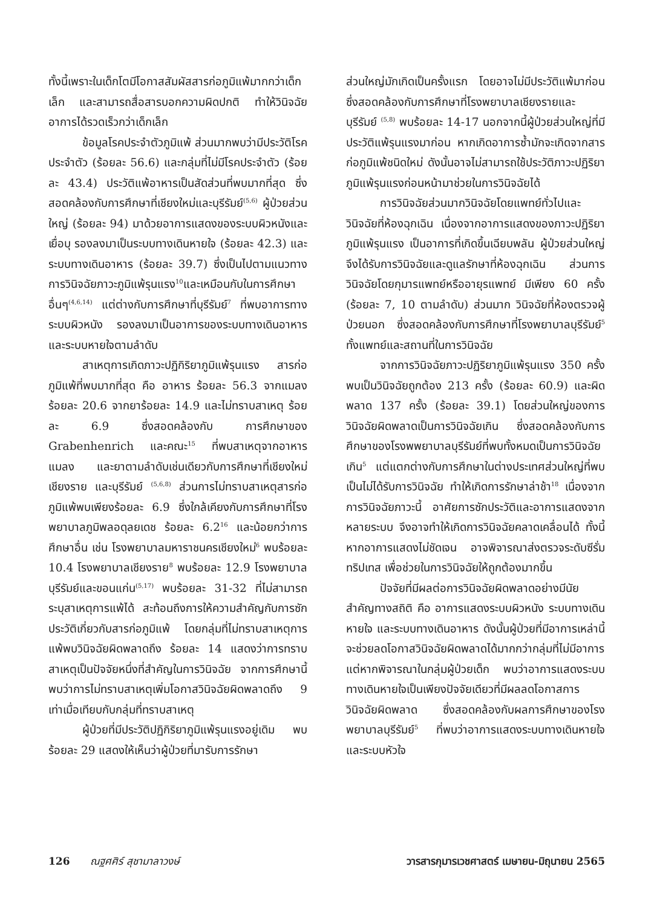ทั้งนี้เพราะในเด็กโตมีโอกาสสัมผัสสารก่อภูมิแพ้มากกว่าเด็กเล็ก และสามารถสื่อสารบอกความผิดปกติ ทำให้วินิจฉัยอาการได้รวดเร็วกว่าเด็กเล็ก
ข้อมูลโรคประจำตัวภูมิแพ้ ส่วนมากพบว่ามีประวัติโรคประจำตัว (ร้อยละ 56.6) และกลุ่มที่ไม่มีโรคประจำตัว (ร้อยละ 43.4) ประวัติแพ้อาหารเป็นสัดส่วนที่พบมากที่สุด ซึ่งสอดคล้องกับการศึกษาที่เชียงใหม่และบุรีรัมย์<sup>(5,6)</sup> ผู้ป่วยส่วนใหญ่ (ร้อยละ 94) มาด้วยอาการแสดงของระบบผิวหนังและเยื่อบุ รองลงมาเป็นระบบทางเดินหายใจ (ร้อยละ 42.3) และระบบทางเดินอาหาร (ร้อยละ 39.7) ซึ่งเป็นไปตามแนวทางการวินิจฉัยภาวะภูมิแพ้รุนแรง<sup>10</sup>และเหมือนกับในการศึกษาอื่นๆ<sup>(4,6,14)</sup> แต่ต่างกับการศึกษาที่บุรีรัมย์<sup>7</sup> ที่พบอาการทางระบบผิวหนัง รองลงมาเป็นอาการของระบบทางเดินอาหารและระบบหายใจตามลำดับ
สาเหตุการเกิดภาวะปฏิกิริยาภูมิแพ้รุนแรง สารก่อภูมิแพ้ที่พบมากที่สุด คือ อาหาร ร้อยละ 56.3 จากแมลง ร้อยละ 20.6 จากยาร้อยละ 14.9 และไม่ทราบสาเหตุ ร้อยละ 6.9 ซึ่งสอดคล้องกับ การศึกษาของ Grabenhenrich และคณะ<sup>15</sup> ที่พบสาเหตุจากอาหาร แมลง และยาตามลำดับเช่นเดียวกับการศึกษาที่เชียงใหม่ เชียงราย และบุรีรัมย์ <sup>(5,6,8)</sup> ส่วนการไม่ทราบสาเหตุสารก่อภูมิแพ้พบเพียงร้อยละ 6.9 ซึ่งใกล้เคียงกับการศึกษาที่โรงพยาบาลภูมิพลอดุลยเดช ร้อยละ 6.2<sup>16</sup> และน้อยกว่าการศึกษาอื่น เช่น โรงพยาบาลมหาราชนครเชียงใหม่<sup>6</sup> พบร้อยละ 10.4 โรงพยาบาลเชียงราย<sup>8</sup> พบร้อยละ 12.9 โรงพยาบาลบุรีรัมย์และขอนแก่น<sup>(5,17)</sup> พบร้อยละ 31-32 ที่ไม่สามารถระบุสาเหตุการแพ้ได้ สะท้อนถึงการให้ความสำคัญกับการซักประวัติเกี่ยวกับสารก่อภูมิแพ้ โดยกลุ่มที่ไม่ทราบสาเหตุการแพ้พบวินิจฉัยผิดพลาดถึง ร้อยละ 14 แสดงว่าการทราบสาเหตุเป็นปัจจัยหนึ่งที่สำคัญในการวินิจฉัย จากการศึกษานี้พบว่าการไม่ทราบสาเหตุเพิ่มโอกาสวินิจฉัยผิดพลาดถึง 9 เท่าเมื่อเทียบกับกลุ่มที่ทราบสาเหตุ
ผู้ป่วยที่มีประวัติปฏิกิริยาภูมิแพ้รุนแรงอยู่เดิม พบร้อยละ 29 แสดงให้เห็นว่าผู้ป่วยที่มารับการรักษา
ส่วนใหญ่มักเกิดเป็นครั้งแรก โดยอาจไม่มีประวัติแพ้มาก่อน ซึ่งสอดคล้องกับการศึกษาที่โรงพยาบาลเชียงรายและบุรีรัมย์ <sup>(5,8)</sup> พบร้อยละ 14-17 นอกจากนี้ผู้ป่วยส่วนใหญ่ที่มีประวัติแพ้รุนแรงมาก่อน หากเกิดอาการซ้ำมักจะเกิดจากสารก่อภูมิแพ้ชนิดใหม่ ดังนั้นอาจไม่สามารถใช้ประวัติภาวะปฏิริยาภูมิแพ้รุนแรงก่อนหน้ามาช่วยในการวินิจฉัยได้
การวินิจฉัยส่วนมากวินิจฉัยโดยแพทย์ทั่วไปและวินิจฉัยที่ห้องฉุกเฉิน เนื่องจากอาการแสดงของภาวะปฏิริยาภูมิแพ้รุนแรง เป็นอาการที่เกิดขึ้นเฉียบพลัน ผู้ป่วยส่วนใหญ่จึงได้รับการวินิจฉัยและดูแลรักษาที่ห้องฉุกเฉิน ส่วนการวินิจฉัยโดยกุมารแพทย์หรืออายุรแพทย์ มีเพียง 60 ครั้ง (ร้อยละ 7, 10 ตามลำดับ) ส่วนมาก วินิจฉัยที่ห้องตรวจผู้ป่วยนอก ซึ่งสอดคล้องกับการศึกษาที่โรงพยาบาลบุรีรัมย์<sup>5</sup> ทั้งแพทย์และสถานที่ในการวินิจฉัย
จากการวินิจฉัยภาวะปฏิริยาภูมิแพ้รุนแรง 350 ครั้ง พบเป็นวินิจฉัยถูกต้อง 213 ครั้ง (ร้อยละ 60.9) และผิดพลาด 137 ครั้ง (ร้อยละ 39.1) โดยส่วนใหญ่ของการวินิจฉัยผิดพลาดเป็นการวินิจฉัยเกิน ซึ่งสอดคล้องกับการศึกษาของโรงพพยาบาลบุรีรัมย์ที่พบทั้งหมดเป็นการวินิจฉัยเกิน<sup>5</sup> แต่แตกต่างกับการศึกษาในต่างประเทศส่วนใหญ่ที่พบเป็นไม่ได้รับการวินิจฉัย ทำให้เกิดการรักษาล่าช้า<sup>18</sup> เนื่องจากการวินิจฉัยภาวะนี้ อาศัยการซักประวัติและอาการแสดงจากหลายระบบ จึงอาจทำให้เกิดการวินิจฉัยคลาดเคลื่อนได้ ทั้งนี้หากอาการแสดงไม่ชัดเจน อาจพิจารณาส่งตรวจระดับซีรั่มทริปเทส เพื่อช่วยในการวินิจฉัยให้ถูกต้องมากขึ้น
ปัจจัยที่มีผลต่อการวินิจฉัยผิดพลาดอย่างมีนัยสำคัญทางสถิติ คือ อาการแสดงระบบผิวหนัง ระบบทางเดินหายใจ และระบบทางเดินอาหาร ดังนั้นผู้ป่วยที่มีอาการเหล่านี้จะช่วยลดโอกาสวินิจฉัยผิดพลาดได้มากกว่ากลุ่มที่ไม่มีอาการ แต่หากพิจารณาในกลุ่มผู้ป่วยเด็ก พบว่าอาการแสดงระบบทางเดินหายใจเป็นเพียงปัจจัยเดียวที่มีผลลดโอกาสการวินิจฉัยผิดพลาด ซึ่งสอดคล้องกับผลการศึกษาของโรงพยาบาลบุรีรัมย์<sup>5</sup> ที่พบว่าอาการแสดงระบบทางเดินหายใจและระบบหัวใจ
126 ณฐศศิร์ สุชามาลาวงษ์ วารสารกุมารเวชศาสตร์ เมษายน-มิถุนายน 2565